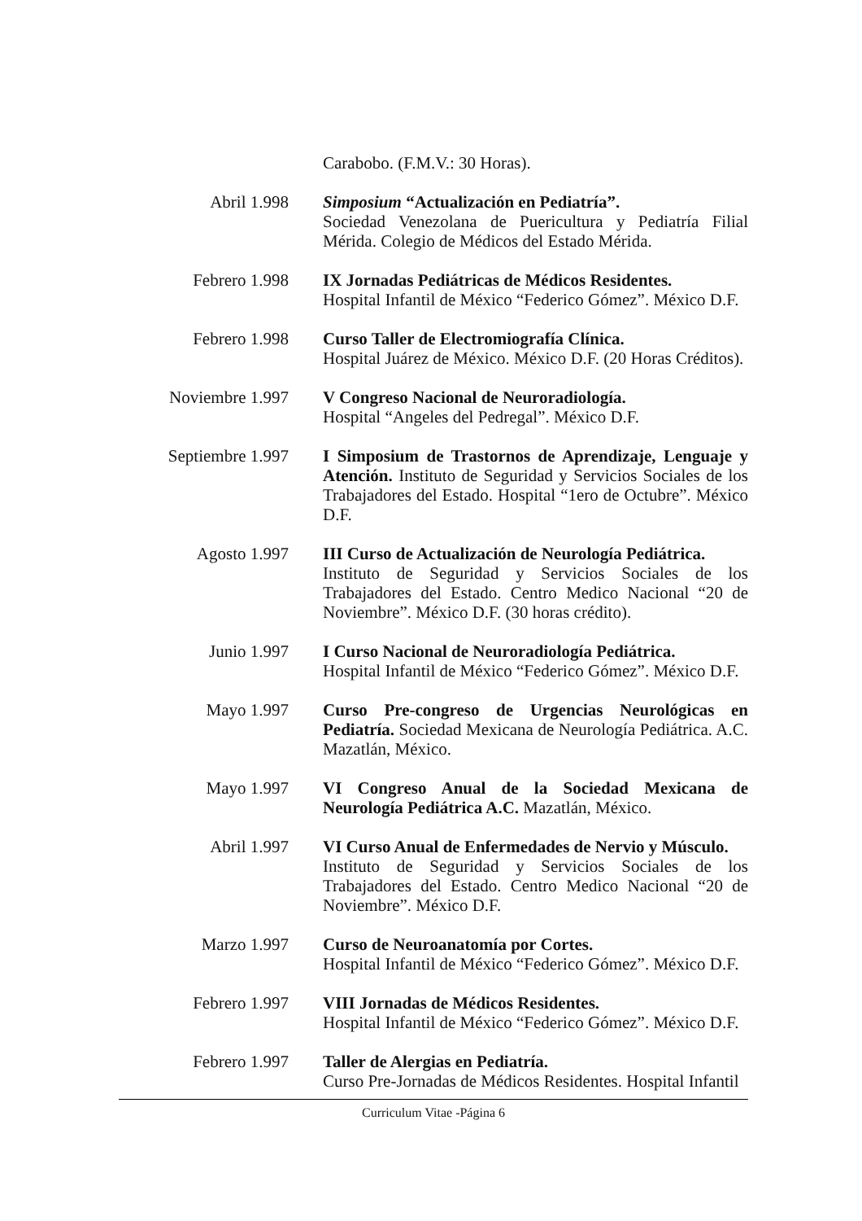Carabobo. (F.M.V.: 30 Horas).
Abril 1.998 Simposium “Actualización en Pediatría”.
Sociedad Venezolana de Puericultura y Pediatría Filial Mérida. Colegio de Médicos del Estado Mérida.
Febrero 1.998 IX Jornadas Pediátricas de Médicos Residentes.
Hospital Infantil de México “Federico Gómez”. México D.F.
Febrero 1.998 Curso Taller de Electromiografía Clínica.
Hospital Juárez de México. México D.F. (20 Horas Créditos).
Noviembre 1.997
V Congreso Nacional de Neuroradiología.
Hospital “Angeles del Pedregal”. México D.F.
Septiembre 1.997
I Simposium de Trastornos de Aprendizaje, Lenguaje y Atención. Instituto de Seguridad y Servicios Sociales de los Trabajadores del Estado. Hospital “1ero de Octubre”. México D.F.
Agosto 1.997 III Curso de Actualización de Neurología Pediátrica.
Instituto de Seguridad y Servicios Sociales de los Trabajadores del Estado. Centro Medico Nacional “20 de Noviembre”. México D.F. (30 horas crédito).
Junio 1.997 I Curso Nacional de Neuroradiología Pediátrica.
Hospital Infantil de México “Federico Gómez”. México D.F.
Mayo 1.997 Curso Pre-congreso de Urgencias Neurológicas en Pediatría. Sociedad Mexicana de Neurología Pediátrica. A.C. Mazatlán, México.
Mayo 1.997 VI Congreso Anual de la Sociedad Mexicana de Neurología Pediátrica A.C. Mazatlán, México.
Abril 1.997 VI Curso Anual de Enfermedades de Nervio y Músculo.
Instituto de Seguridad y Servicios Sociales de los Trabajadores del Estado. Centro Medico Nacional “20 de Noviembre”. México D.F.
Marzo 1.997 Curso de Neuroanatomía por Cortes.
Hospital Infantil de México “Federico Gómez”. México D.F.
Febrero 1.997 VIII Jornadas de Médicos Residentes.
Hospital Infantil de México “Federico Gómez”. México D.F.
Febrero 1.997 Taller de Alergias en Pediatría.
Curso Pre-Jornadas de Médicos Residentes. Hospital Infantil
Curriculum Vitae -Página 6